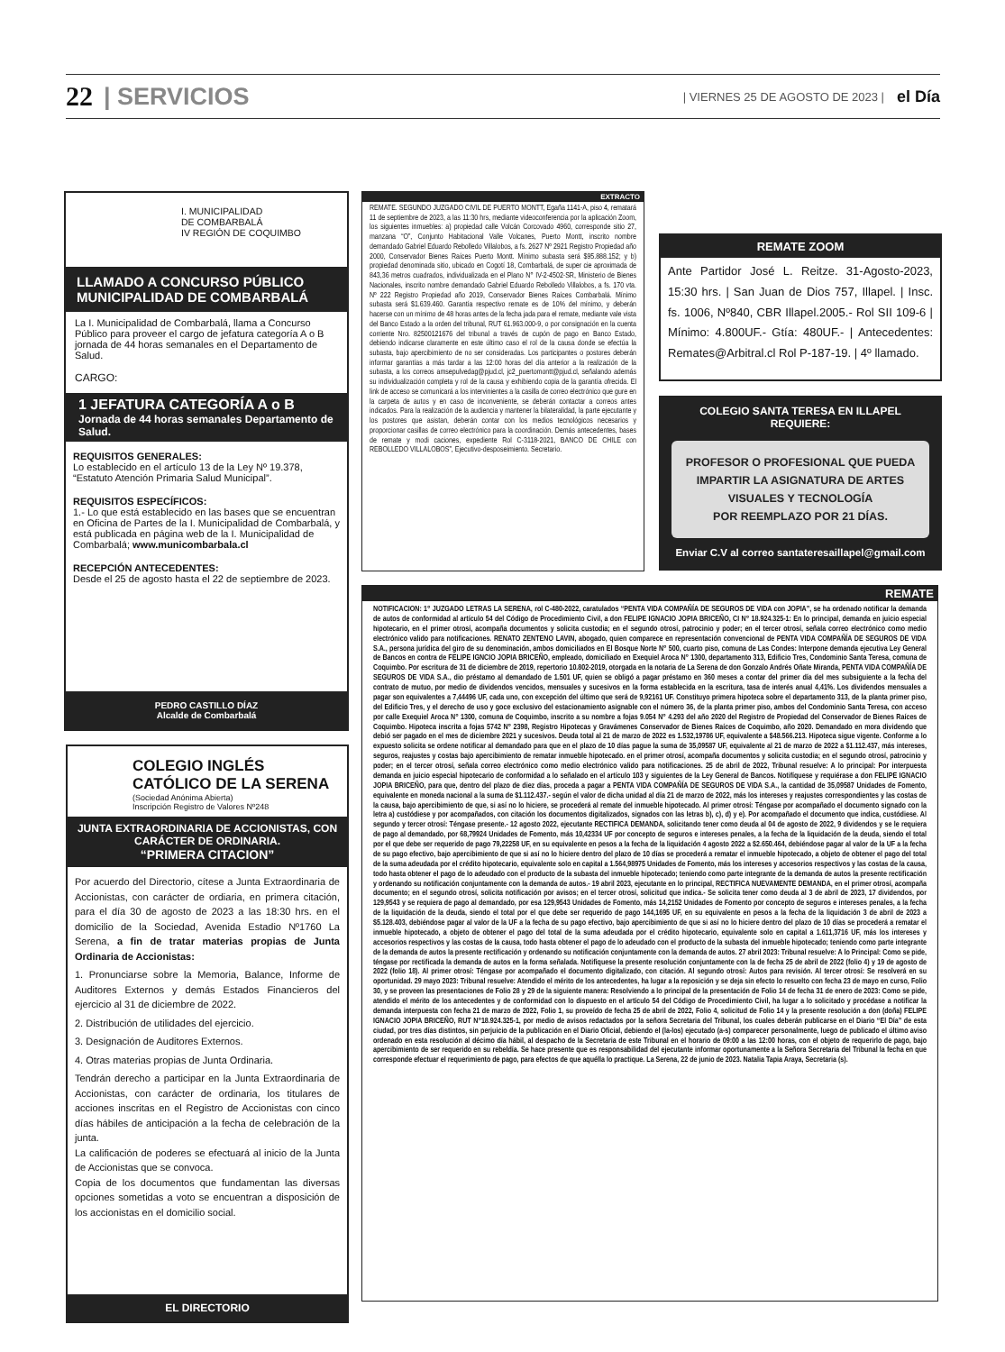22 | SERVICIOS | VIERNES 25 DE AGOSTO DE 2023 | el Día
I. MUNICIPALIDAD
DE COMBARBALÁ
IV REGIÓN DE COQUIMBO
LLAMADO A CONCURSO PÚBLICO
MUNICIPALIDAD DE COMBARBALÁ
La I. Municipalidad de Combarbalá, llama a Concurso Público para proveer el cargo de jefatura categoría A o B jornada de 44 horas semanales en el Departamento de Salud.
CARGO:
1 JEFATURA CATEGORÍA A o B
Jornada de 44 horas semanales Departamento de Salud.
REQUISITOS GENERALES:
Lo establecido en el artículo 13 de la Ley Nº 19.378, “Estatuto Atención Primaria Salud Municipal”.
REQUISITOS ESPECÍFICOS:
1.- Lo que está establecido en las bases que se encuentran en Oficina de Partes de la I. Municipalidad de Combarbalá, y está publicada en página web de la I. Municipalidad de Combarbalá; www.municombarbala.cl
RECEPCIÓN ANTECEDENTES:
Desde el 25 de agosto hasta el 22 de septiembre de 2023.
PEDRO CASTILLO DÍAZ
Alcalde de Combarbalá
COLEGIO INGLÉS CATÓLICO DE LA SERENA
(Sociedad Anónima Abierta)
Inscripción Registro de Valores Nº248
JUNTA EXTRAORDINARIA DE ACCIONISTAS, CON CARÁCTER DE ORDINARIA.
“PRIMERA CITACION”
Por acuerdo del Directorio, cítese a Junta Extraordinaria de Accionistas, con carácter de ordiaria, en primera citación, para el día 30 de agosto de 2023 a las 18:30 hrs. en el domicilio de la Sociedad, Avenida Estadio Nº1760 La Serena, a fin de tratar materias propias de Junta Ordinaria de Accionistas:
1. Pronunciarse sobre la Memoria, Balance, Informe de Auditores Externos y demás Estados Financieros del ejercicio al 31 de diciembre de 2022.
2. Distribución de utilidades del ejercicio.
3. Designación de Auditores Externos.
4. Otras materias propias de Junta Ordinaria.
Tendrán derecho a participar en la Junta Extraordinaria de Accionistas, con carácter de ordinaria, los titulares de acciones inscritas en el Registro de Accionistas con cinco días hábiles de anticipación a la fecha de celebración de la junta.
La calificación de poderes se efectuará al inicio de la Junta de Accionistas que se convoca.
Copia de los documentos que fundamentan las diversas opciones sometidas a voto se encuentran a disposición de los accionistas en el domicilio social.
EL DIRECTORIO
EXTRACTO
REMATE. SEGUNDO JUZGADO CIVIL DE PUERTO MONTT, Egaña 1141-A, piso 4, rematará 11 de septiembre de 2023, a las 11:30 hrs, mediante videoconferencia por la aplicación Zoom, los siguientes inmuebles: a) propiedad calle Volcán Corcovado 4960, corresponde sitio 27, manzana “O”, Conjunto Habitacional Valle Volcanes, Puerto Montt, inscrito nombre demandado Gabriel Eduardo Rebolledo Villalobos, a fs. 2627 Nº 2921 Registro Propiedad año 2000, Conservador Bienes Raíces Puerto Montt. Mínimo subasta será $95.888.152; y b) propiedad denominada sitio, ubicado en Cogotí 18, Combarbalá, de super cie aproximada de 843,36 metros cuadrados, individualizada en el Plano N° IV-2-4502-SR, Ministerio de Bienes Nacionales, inscrito nombre demandado Gabriel Eduardo Rebolledo Villalobos, a fs. 170 vta. Nº 222 Registro Propiedad año 2019, Conservador Bienes Raíces Combarbalá. Mínimo subasta será $1.639.460. Garantía respectivo remate es de 10% del mínimo, y deberán hacerse con un mínimo de 48 horas antes de la fecha jada para el remate, mediante vale vista del Banco Estado a la orden del tribunal, RUT 61.963.000-9, o por consignación en la cuenta corriente Nro. 82500121676 del tribunal a través de cupón de pago en Banco Estado, debiendo indicarse claramente en este último caso el rol de la causa donde se efectúa la subasta, bajo apercibimiento de no ser consideradas. Los participantes o postores deberán informar garantías a más tardar a las 12:00 horas del día anterior a la realización de la subasta, a los correos amsepulvedag@pjud.cl, jc2_puertomontt@pjud.cl, señalando además su individualización completa y rol de la causa y exhibiendo copia de la garantía ofrecida. El link de acceso se comunicará a los intervinientes a la casilla de correo electrónico que gure en la carpeta de autos y en caso de inconveniente, se deberán contactar a correos antes indicados. Para la realización de la audiencia y mantener la bilateralidad, la parte ejecutante y los postores que asistan, deberán contar con los medios tecnológicos necesarios y proporcionar casillas de correo electrónico para la coordinación. Demás antecedentes, bases de remate y modi caciones, expediente Rol C-3118-2021, BANCO DE CHILE con REBOLLEDO VILLALOBOS”, Ejecutivo-desposeimiento. Secretario.
REMATE ZOOM
Ante Partidor José L. Reitze. 31-Agosto-2023, 15:30 hrs. | San Juan de Dios 757, Illapel. | Insc. fs. 1006, Nº840, CBR Illapel.2005.- Rol SII 109-6 | Mínimo: 4.800UF.- Gtía: 480UF.- | Antecedentes: Remates@Arbitral.cl Rol P-187-19. | 4º llamado.
COLEGIO SANTA TERESA EN ILLAPEL
REQUIERE:
PROFESOR O PROFESIONAL QUE PUEDA IMPARTIR LA ASIGNATURA DE ARTES VISUALES Y TECNOLOGÍA
POR REEMPLAZO POR 21 DÍAS.
Enviar C.V al correo santateresaillapel@gmail.com
REMATE
NOTIFICACION: 1° JUZGADO LETRAS LA SERENA, rol C-480-2022, caratulados “PENTA VIDA COMPAÑÍA DE SEGUROS DE VIDA con JOPIA”, se ha ordenado notificar la demanda de autos de conformidad al artículo 54 del Código de Procedimiento Civil, a don FELIPE IGNACIO JOPIA BRICEÑO, CI N° 18.924.325-1: En lo principal, demanda en juicio especial hipotecario, en el primer otrosí, acompaña documentos y solicita custodia; en el segundo otrosí, patrocinio y poder; en el tercer otrosí, señala correo electrónico como medio electrónico valido para notificaciones. RENATO ZENTENO LAVIN, abogado, quien comparece en representación convencional de PENTA VIDA COMPAÑÍA DE SEGUROS DE VIDA S.A., persona jurídica del giro de su denominación, ambos domiciliados en El Bosque Norte N° 500, cuarto piso, comuna de Las Condes: Interpone demanda ejecutiva Ley General de Bancos en contra de FELIPE IGNCIO JOPIA BRICEÑO, empleado, domiciliado en Exequiel Aroca N° 1300, departamento 313, Edificio Tres, Condominio Santa Teresa, comuna de Coquimbo. Por escritura de 31 de diciembre de 2019, repertorio 10.802-2019, otorgada en la notaria de La Serena de don Gonzalo Andrés Oñate Miranda, PENTA VIDA COMPAÑÍA DE SEGUROS DE VIDA S.A., dio préstamo al demandado de 1.501 UF, quien se obligó a pagar préstamo en 360 meses a contar del primer día del mes subsiguiente a la fecha del contrato de mutuo, por medio de dividendos vencidos, mensuales y sucesivos en la forma establecida en la escritura, tasa de interés anual 4,41%. Los dividendos mensuales a pagar son equivalentes a 7,44496 UF, cada uno, con excepción del último que será de 9,92161 UF. Constituyo primera hipoteca sobre el departamento 313, de la planta primer piso, del Edificio Tres, y el derecho de uso y goce exclusivo del estacionamiento asignable con el número 36, de la planta primer piso, ambos del Condominio Santa Teresa, con acceso por calle Exequiel Aroca N° 1300, comuna de Coquimbo, inscrito a su nombre a fojas 9.054 N° 4.293 del año 2020 del Registro de Propiedad del Conservador de Bienes Raíces de Coquimbo. Hipoteca inscrita a fojas 5742 N° 2398, Registro Hipotecas y Gravámenes Conservador de Bienes Raíces de Coquimbo, año 2020. Demandado en mora dividendo que debió ser pagado en el mes de diciembre 2021 y sucesivos. Deuda total al 21 de marzo de 2022 es 1.532,19786 UF, equivalente a $48.566.213. Hipoteca sigue vigente. Conforme a lo expuesto solicita se ordene notificar al demandado para que en el plazo de 10 días pague la suma de 35,09587 UF, equivalente al 21 de marzo de 2022 a $1.112.437, más intereses, seguros, reajustes y costas bajo apercibimiento de rematar inmueble hipotecado. en el primer otrosí, acompaña documentos y solicita custodia; en el segundo otrosí, patrocinio y poder; en el tercer otrosí, señala correo electrónico como medio electrónico valido para notificaciones. 25 de abril de 2022, Tribunal resuelve: A lo principal: Por interpuesta demanda en juicio especial hipotecario de conformidad a lo señalado en el artículo 103 y siguientes de la Ley General de Bancos. Notifíquese y requiérase a don FELIPE IGNACIO JOPIA BRICEÑO, para que, dentro del plazo de diez días, proceda a pagar a PENTA VIDA COMPAÑÍA DE SEGUROS DE VIDA S.A., la cantidad de 35,09587 Unidades de Fomento, equivalente en moneda nacional a la suma de $1.112.437.- según el valor de dicha unidad al día 21 de marzo de 2022, más los intereses y reajustes correspondientes y las costas de la causa, bajo apercibimiento de que, si así no lo hiciere, se procederá al remate del inmueble hipotecado. Al primer otrosí: Téngase por acompañado el documento signado con la letra a) custódiese y por acompañados, con citación los documentos digitalizados, signados con las letras b), c), d) y e). Por acompañado el documento que indica, custódiese. Al segundo y tercer otrosí: Téngase presente.- 12 agosto 2022, ejecutante RECTIFICA DEMANDA, solicitando tener como deuda al 04 de agosto de 2022, 9 dividendos y se le requiera de pago al demandado, por 68,79924 Unidades de Fomento, más 10,42334 UF por concepto de seguros e intereses penales, a la fecha de la liquidación de la deuda, siendo el total por el que debe ser requerido de pago 79,22258 UF, en su equivalente en pesos a la fecha de la liquidación 4 agosto 2022 a $2.650.464, debiéndose pagar al valor de la UF a la fecha de su pago efectivo, bajo apercibimiento de que si así no lo hiciere dentro del plazo de 10 días se procederá a rematar el inmueble hipotecado, a objeto de obtener el pago del total de la suma adeudada por el crédito hipotecario, equivalente solo en capital a 1.564,98975 Unidades de Fomento, más los intereses y accesorios respectivos y las costas de la causa, todo hasta obtener el pago de lo adeudado con el producto de la subasta del inmueble hipotecado; teniendo como parte integrante de la demanda de autos la presente rectificación y ordenando su notificación conjuntamente con la demanda de autos.- 19 abril 2023, ejecutante en lo principal, RECTIFICA NUEVAMENTE DEMANDA, en el primer otrosí, acompaña documento; en el segundo otrosí, solicita notificación por avisos; en el tercer otrosí, solicitud que indica.- Se solicita tener como deuda al 3 de abril de 2023, 17 dividendos, por 129,9543 y se requiera de pago al demandado, por esa 129,9543 Unidades de Fomento, más 14,2152 Unidades de Fomento por concepto de seguros e intereses penales, a la fecha de la liquidación de la deuda, siendo el total por el que debe ser requerido de pago 144,1695 UF, en su equivalente en pesos a la fecha de la liquidación 3 de abril de 2023 a $5.128.403, debiéndose pagar al valor de la UF a la fecha de su pago efectivo, bajo apercibimiento de que si así no lo hiciere dentro del plazo de 10 días se procederá a rematar el inmueble hipotecado, a objeto de obtener el pago del total de la suma adeudada por el crédito hipotecario, equivalente solo en capital a 1.611,3716 UF, más los intereses y accesorios respectivos y las costas de la causa, todo hasta obtener el pago de lo adeudado con el producto de la subasta del inmueble hipotecado; teniendo como parte integrante de la demanda de autos la presente rectificación y ordenando su notificación conjuntamente con la demanda de autos. 27 abril 2023: Tribunal resuelve: A lo Principal: Como se pide, téngase por rectificada la demanda de autos en la forma señalada. Notifíquese la presente resolución conjuntamente con la de fecha 25 de abril de 2022 (folio 4) y 19 de agosto de 2022 (folio 18). Al primer otrosí: Téngase por acompañado el documento digitalizado, con citación. Al segundo otrosí: Autos para revisión. Al tercer otrosí: Se resolverá en su oportunidad. 29 mayo 2023: Tribunal resuelve: Atendido el mérito de los antecedentes, ha lugar a la reposición y se deja sin efecto lo resuelto con fecha 23 de mayo en curso, Folio 30, y se proveen las presentaciones de Folio 28 y 29 de la siguiente manera: Resolviendo a lo principal de la presentación de Folio 14 de fecha 31 de enero de 2023: Como se pide, atendido el mérito de los antecedentes y de conformidad con lo dispuesto en el artículo 54 del Código de Procedimiento Civil, ha lugar a lo solicitado y procédase a notificar la demanda interpuesta con fecha 21 de marzo de 2022, Folio 1, su proveído de fecha 25 de abril de 2022, Folio 4, solicitud de Folio 14 y la presente resolución a don (doña) FELIPE IGNACIO JOPIA BRICEÑO, RUT N°18.924.325-1, por medio de avisos redactados por la señora Secretaria del Tribunal, los cuales deberán publicarse en el Diario “El Día” de esta ciudad, por tres días distintos, sin perjuicio de la publicación en el Diario Oficial, debiendo el (la-los) ejecutado (a-s) comparecer personalmente, luego de publicado el último aviso ordenado en esta resolución al décimo día hábil, al despacho de la Secretaria de este Tribunal en el horario de 09:00 a las 12:00 horas, con el objeto de requerirlo de pago, bajo apercibimiento de ser requerido en su rebeldía. Se hace presente que es responsabilidad del ejecutante informar oportunamente a la Señora Secretaria del Tribunal la fecha en que corresponde efectuar el requerimiento de pago, para efectos de que aquélla lo practique. La Serena, 22 de junio de 2023. Natalia Tapia Araya, Secretaria (s).